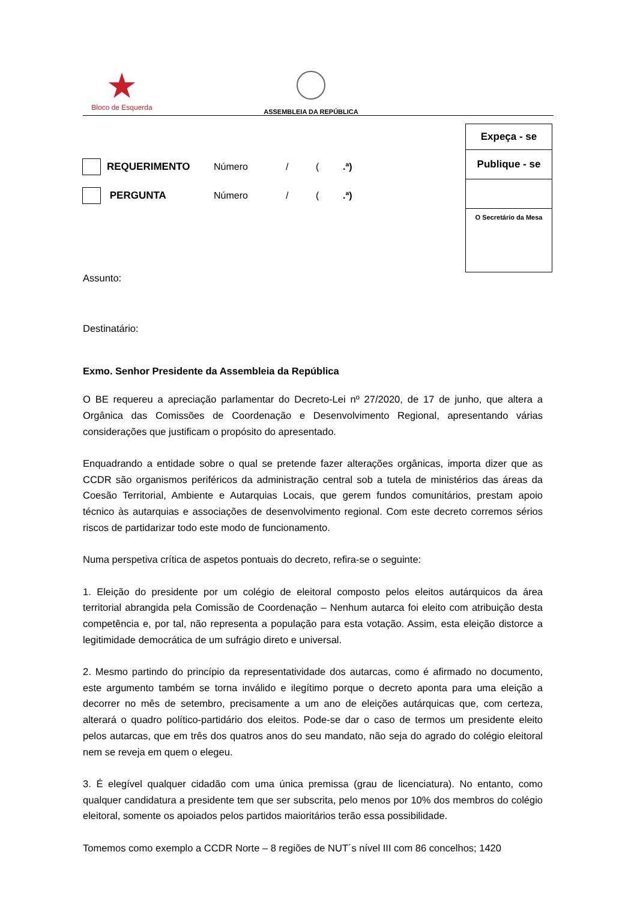★
Bloco de Esquerda
ASSEMBLEIA DA REPÚBLICA
| Expeça - se |
| Publique - se |
| O Secretário da Mesa |
REQUERIMENTO Número / (.ª)
PERGUNTA Número / (.ª)
Assunto:
Destinatário:
Exmo. Senhor Presidente da Assembleia da República
O BE requereu a apreciação parlamentar do Decreto-Lei nº 27/2020, de 17 de junho, que altera a Orgânica das Comissões de Coordenação e Desenvolvimento Regional, apresentando várias considerações que justificam o propósito do apresentado.
Enquadrando a entidade sobre o qual se pretende fazer alterações orgânicas, importa dizer que as CCDR são organismos periféricos da administração central sob a tutela de ministérios das áreas da Coesão Territorial, Ambiente e Autarquias Locais, que gerem fundos comunitários, prestam apoio técnico às autarquias e associações de desenvolvimento regional. Com este decreto corremos sérios riscos de partidarizar todo este modo de funcionamento.
Numa perspetiva crítica de aspetos pontuais do decreto, refira-se o seguinte:
1. Eleição do presidente por um colégio de eleitoral composto pelos eleitos autárquicos da área territorial abrangida pela Comissão de Coordenação – Nenhum autarca foi eleito com atribuição desta competência e, por tal, não representa a população para esta votação. Assim, esta eleição distorce a legitimidade democrática de um sufrágio direto e universal.
2. Mesmo partindo do princípio da representatividade dos autarcas, como é afirmado no documento, este argumento também se torna inválido e ilegítimo porque o decreto aponta para uma eleição a decorrer no mês de setembro, precisamente a um ano de eleições autárquicas que, com certeza, alterará o quadro político-partidário dos eleitos. Pode-se dar o caso de termos um presidente eleito pelos autarcas, que em três dos quatros anos do seu mandato, não seja do agrado do colégio eleitoral nem se reveja em quem o elegeu.
3. É elegível qualquer cidadão com uma única premissa (grau de licenciatura). No entanto, como qualquer candidatura a presidente tem que ser subscrita, pelo menos por 10% dos membros do colégio eleitoral, somente os apoiados pelos partidos maioritários terão essa possibilidade.
Tomemos como exemplo a CCDR Norte – 8 regiões de NUT´s nível III com 86 concelhos; 1420